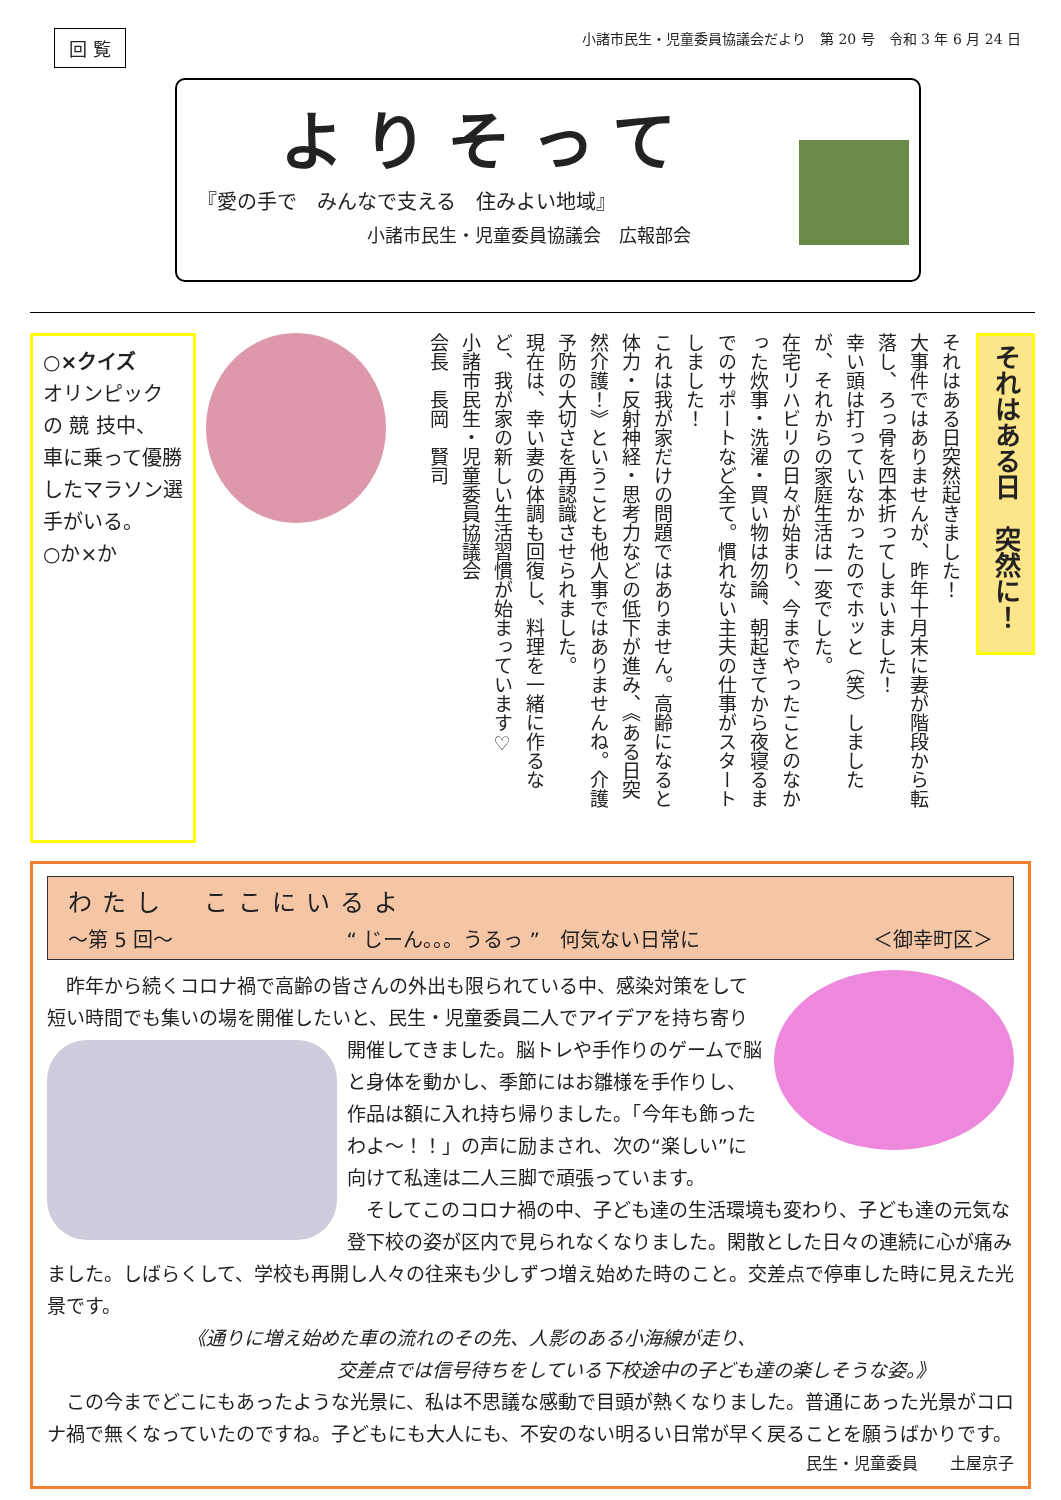回 覧 小諸市民生・児童委員協議会だより　第 20 号　令和 3 年 6 月 24 日
よりそって
『愛の手で　みんなで支える　住みよい地域』
小諸市民生・児童委員協議会　広報部会
○×クイズ
オリンピック の 競 技中、
車に乗って優勝したマラソン選手がいる。
○か×か
それはある日突然起きました！
大事件ではありませんが、昨年十月末に妻が階段から転落し、ろっ骨を四本折ってしまいました！
幸い頭は打っていなかったのでホッと（笑）しましたが、それからの家庭生活は一変でした。
在宅リハビリの日々が始まり、今までやったことのなかった炊事・洗濯・買い物は勿論、朝起きてから夜寝るまでのサポートなど全て。慣れない主夫の仕事がスタートしました！
これは我が家だけの問題ではありません。高齢になると体力・反射神経・思考力などの低下が進み、《ある日突然介護！》ということも他人事ではありませんね。介護予防の大切さを再認識させられました。
現在は、幸い妻の体調も回復し、料理を一緒に作るなど、我が家の新しい生活習慣が始まっています♡
小諸市民生・児童委員協議会
会長　長岡　賢司
それはある日　突然に！
わたし　ここにいるよ
～第 5 回～ “ じーん。。。うるっ ”　何気ない日常に ＜御幸町区＞
　昨年から続くコロナ禍で高齢の皆さんの外出も限られている中、感染対策をして短い時間でも集いの場を開催したいと、民生・児童委員二人でアイデアを持ち寄り開催してきました。脳トレや手作りのゲームで脳
と身体を動かし、季節にはお雛様を手作りし、作品は額に入れ持ち帰りました。「今年も飾ったわよ～！！」の声に励まされ、次の“楽しい”に向けて私達は二人三脚で頑張っています。
　そしてこのコロナ禍の中、子ども達の生活環境も変わり、子ども達の元気な登下校の姿が区内で見られなくなりました。閑散とした日々の連続に心が痛みました。しばらくして、学校も再開し人々の往来も少しずつ増え始めた時のこと。交差点で停車した時に見えた光景です。
《通りに増え始めた車の流れのその先、人影のある小海線が走り、
交差点では信号待ちをしている下校途中の子ども達の楽しそうな姿。》
　この今までどこにもあったような光景に、私は不思議な感動で目頭が熱くなりました。普通にあった光景がコロナ禍で無くなっていたのですね。子どもにも大人にも、不安のない明るい日常が早く戻ることを願うばかりです。
民生・児童委員　　土屋京子